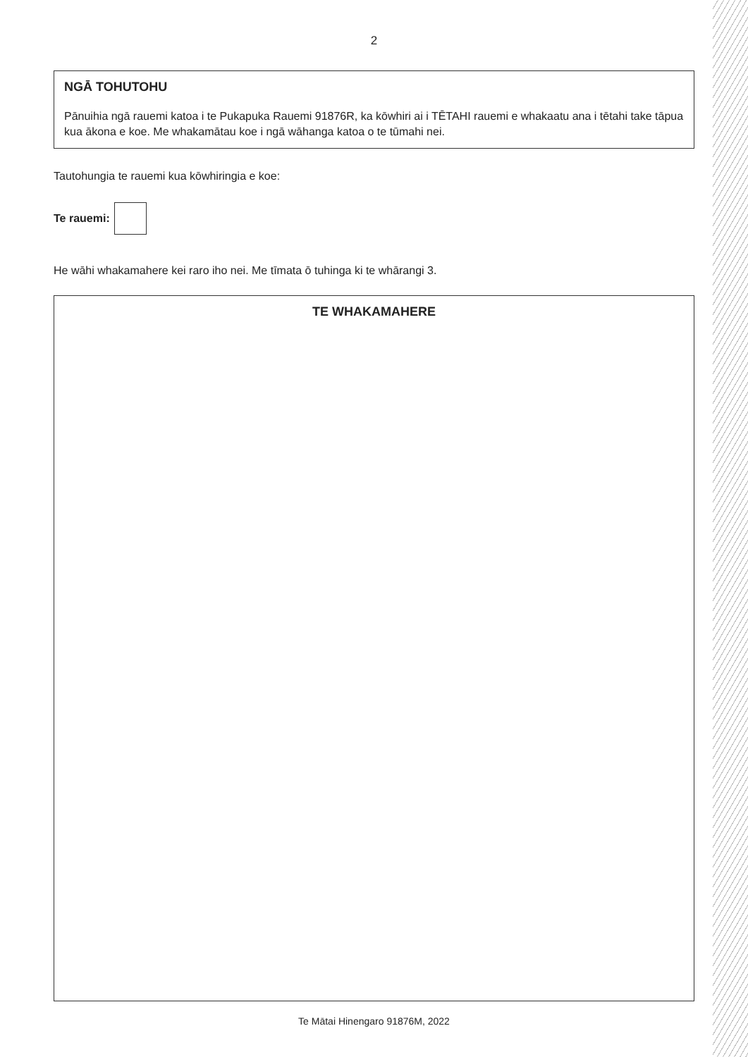2
NGĀ TOHUTOHU
Pānuihia ngā rauemi katoa i te Pukapuka Rauemi 91876R, ka kōwhiri ai i TĒTAHI rauemi e whakaatu ana i tētahi take tāpua kua ākona e koe. Me whakamātau koe i ngā wāhanga katoa o te tūmahi nei.
Tautohungia te rauemi kua kōwhiringia e koe:
Te rauemi:
He wāhi whakamahere kei raro iho nei. Me tīmata ō tuhinga ki te whārangi 3.
TE WHAKAMAHERE
Te Mātai Hinengaro 91876M, 2022